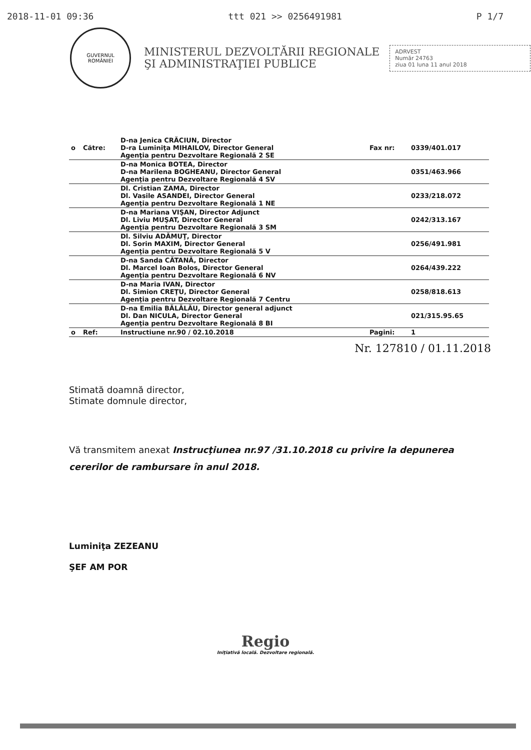2018-11-01 09:36 ttt 021 >> 0256491981 P 1/7
GUVERNUL
ROMÂNIEI
MINISTERUL DEZVOLTĂRII REGIONALE
ŞI ADMINISTRAŢIEI PUBLICE
ADRVEST
Număr 24763
ziua 01 luna 11 anul 2018
| o | Către: | D-na Jenica CRĂCIUN, Director D-ra Luminiţa MIHAILOV, Director General Agenţia pentru Dezvoltare Regională 2 SE | Fax nr: | 0339/401.017 |
| | | D-na Monica BOTEA, Director D-na Marilena BOGHEANU, Director General Agenţia pentru Dezvoltare Regională 4 SV | | 0351/463.966 |
| | | Dl. Cristian ZAMA, Director Dl. Vasile ASANDEI, Director General Agenţia pentru Dezvoltare Regională 1 NE | | 0233/218.072 |
| | | D-na Mariana VIŞAN, Director Adjunct Dl. Liviu MUŞAT, Director General Agenţia pentru Dezvoltare Regională 3 SM | | 0242/313.167 |
| | | Dl. Silviu ADĂMUŢ, Director Dl. Sorin MAXIM, Director General Agenţia pentru Dezvoltare Regională 5 V | | 0256/491.981 |
| | | D-na Sanda CĂTANĂ, Director Dl. Marcel Ioan Bolos, Director General Agenţia pentru Dezvoltare Regională 6 NV | | 0264/439.222 |
| | | D-na Maria IVAN, Director Dl. Simion CREŢU, Director General Agenţia pentru Dezvoltare Regională 7 Centru | | 0258/818.613 |
| | | D-na Emilia BĂLĂLĂU, Director general adjunct Dl. Dan NICULA, Director General Agenţia pentru Dezvoltare Regională 8 BI | | 021/315.95.65 |
| o | Ref: | Instructiune nr.90 / 02.10.2018 | Pagini: | 1 |
Nr. 127810 / 01.11.2018
Stimată doamnă director,
Stimate domnule director,
Vă transmitem anexat Instrucţiunea nr.97 /31.10.2018 cu privire la depunerea cererilor de rambursare în anul 2018.
Luminiţa ZEZEANU
ŞEF AM POR
Regio
Iniţiativă locală. Dezvoltare regională.